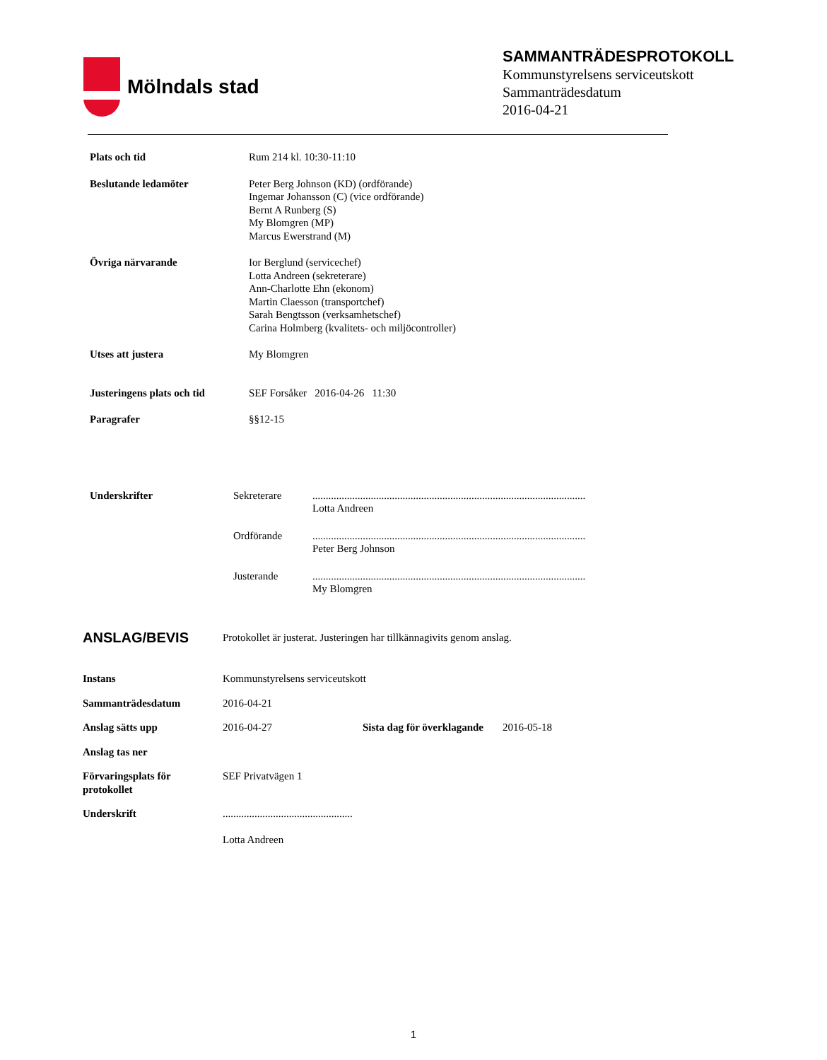Mölndals stad
SAMMANTRÄDESPROTOKOLL
Kommunstyrelsens serviceutskott
Sammanträdesdatum
2016-04-21
| Plats och tid | Rum 214 kl. 10:30-11:10 |
| Beslutande ledamöter | Peter Berg Johnson (KD) (ordförande) Ingemar Johansson (C) (vice ordförande) Bernt A Runberg (S) My Blomgren (MP) Marcus Ewerstrand (M) |
| Övriga närvarande | Ior Berglund (servicechef) Lotta Andreen (sekreterare) Ann-Charlotte Ehn (ekonom) Martin Claesson (transportchef) Sarah Bengtsson (verksamhetschef) Carina Holmberg (kvalitets- och miljöcontroller) |
| Utses att justera | My Blomgren |
| Justeringens plats och tid | SEF Forsåker 2016-04-26 11:30 |
| Paragrafer | §§12-15 |
| Underskrifter | Sekreterare | ....................................................................................................... Lotta Andreen |
| | Ordförande | ....................................................................................................... Peter Berg Johnson |
| | Justerande | ....................................................................................................... My Blomgren |
| ANSLAG/BEVIS | Protokollet är justerat. Justeringen har tillkännagivits genom anslag. | | |
| Instans | Kommunstyrelsens serviceutskott | | |
| Sammanträdesdatum | 2016-04-21 | | |
| Anslag sätts upp | 2016-04-27 | Sista dag för överklagande | 2016-05-18 |
| Anslag tas ner | | | |
| Förvaringsplats för protokollet | SEF Privatvägen 1 | | |
| Underskrift | ................................................. Lotta Andreen | | |
1